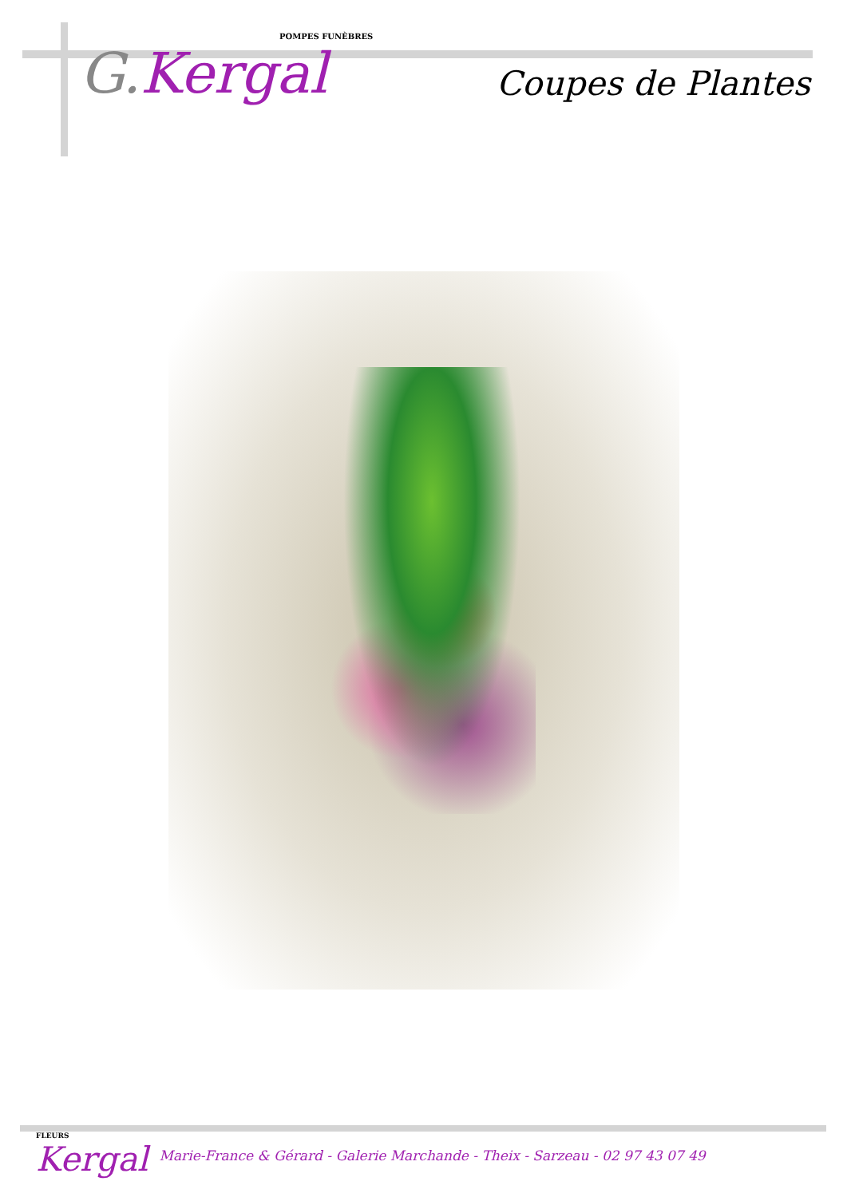POMPES FUNÈBRES
G. Kergal
Coupes de Plantes
FLEURS
Kergal
Marie-France & Gérard - Galerie Marchande - Theix - Sarzeau - 02 97 43 07 49